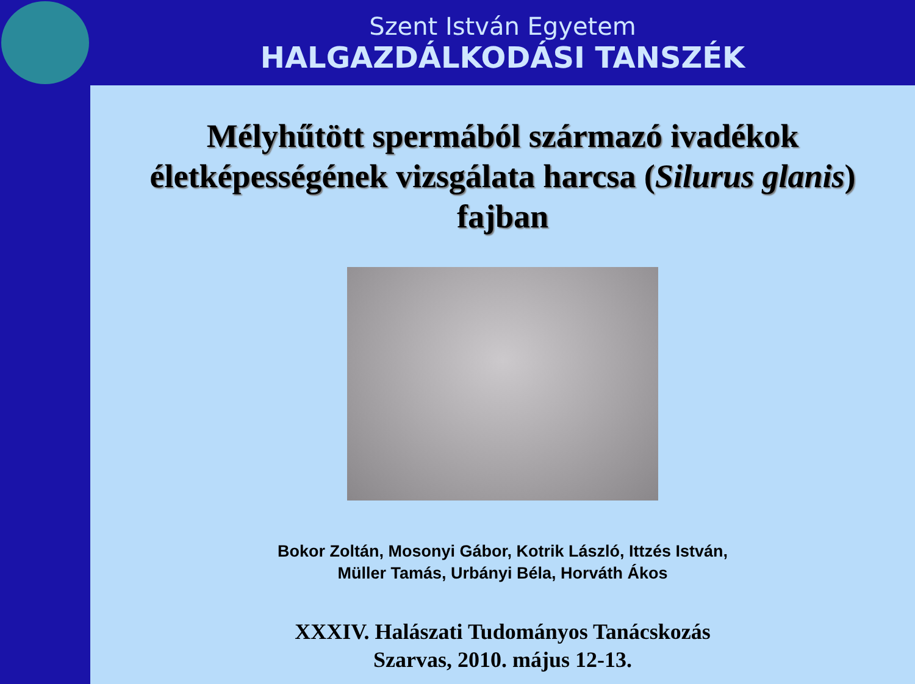Szent István Egyetem
HALGAZDÁLKODÁSI TANSZÉK
Mélyhűtött spermából származó ivadékok életképességének vizsgálata harcsa (Silurus glanis) fajban
Bokor Zoltán, Mosonyi Gábor, Kotrik László, Ittzés István,
Müller Tamás, Urbányi Béla, Horváth Ákos
XXXIV. Halászati Tudományos Tanácskozás
Szarvas, 2010. május 12-13.